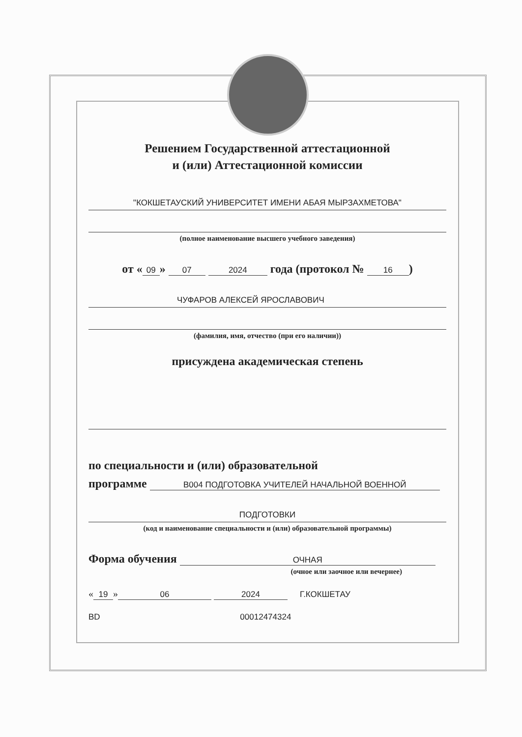Решением Государственной аттестационной
и (или) Аттестационной комиссии
"КОКШЕТАУСКИЙ УНИВЕРСИТЕТ ИМЕНИ АБАЯ МЫРЗАХМЕТОВА"
(полное наименование высшего учебного заведения)
от « 09 » 07 2024 года (протокол № 16)
ЧУФАРОВ АЛЕКСЕЙ ЯРОСЛАВОВИЧ
(фамилия, имя, отчество (при его наличии))
присуждена академическая степень
по специальности и (или) образовательной
программе В004 ПОДГОТОВКА УЧИТЕЛЕЙ НАЧАЛЬНОЙ ВОЕННОЙ
ПОДГОТОВКИ
(код и наименование специальности и (или) образовательной программы)
Форма обучения ОЧНАЯ
(очное или заочное или вечернее)
« 19 » 06 2024 Г.КОКШЕТАУ
BD 00012474324